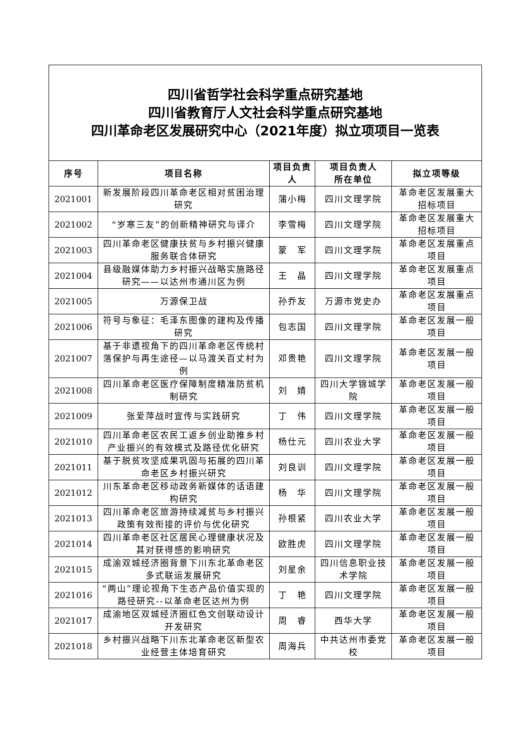| 四川省哲学社会科学重点研究基地 四川省教育厅人文社会科学重点研究基地 四川革命老区发展研究中心（2021年度）拟立项项目一览表 | | | | |
| --- | --- | --- | --- | --- |
| 序号 | 项目名称 | 项目负责人 | 项目负责人 所在单位 | 拟立项等级 |
| 2021001 | 新发展阶段四川革命老区相对贫困治理研究 | 蒲小梅 | 四川文理学院 | 革命老区发展重大招标项目 |
| 2021002 | “岁寒三友”的创新精神研究与译介 | 李雪梅 | 四川文理学院 | 革命老区发展重大招标项目 |
| 2021003 | 四川革命老区健康扶贫与乡村振兴健康服务联合体研究 | 蒙 军 | 四川文理学院 | 革命老区发展重点项目 |
| 2021004 | 县级融媒体助力乡村振兴战略实施路径研究——以达州市通川区为例 | 王 晶 | 四川文理学院 | 革命老区发展重点项目 |
| 2021005 | 万源保卫战 | 孙乔友 | 万源市党史办 | 革命老区发展重点项目 |
| 2021006 | 符号与象征：毛泽东图像的建构及传播研究 | 包志国 | 四川文理学院 | 革命老区发展一般项目 |
| 2021007 | 基于非遗视角下的四川革命老区传统村落保护与再生途径—以马渡关百丈村为例 | 邓贵艳 | 四川文理学院 | 革命老区发展一般项目 |
| 2021008 | 四川革命老区医疗保障制度精准防贫机制研究 | 刘 婧 | 四川大学锦城学院 | 革命老区发展一般项目 |
| 2021009 | 张爱萍战时宣传与实践研究 | 丁 伟 | 四川文理学院 | 革命老区发展一般项目 |
| 2021010 | 四川革命老区农民工返乡创业助推乡村产业振兴的有效模式及路径优化研究 | 杨仕元 | 四川农业大学 | 革命老区发展一般项目 |
| 2021011 | 基于脱贫攻坚成果巩固与拓展的四川革命老区乡村振兴研究 | 刘良训 | 四川文理学院 | 革命老区发展一般项目 |
| 2021012 | 川东革命老区移动政务新媒体的话语建构研究 | 杨 华 | 四川文理学院 | 革命老区发展一般项目 |
| 2021013 | 四川革命老区旅游持续减贫与乡村振兴政策有效衔接的评价与优化研究 | 孙根紧 | 四川农业大学 | 革命老区发展一般项目 |
| 2021014 | 四川革命老区社区居民心理健康状况及其对获得感的影响研究 | 欧胜虎 | 四川文理学院 | 革命老区发展一般项目 |
| 2021015 | 成渝双城经济圈背景下川东北革命老区多式联运发展研究 | 刘星余 | 四川信息职业技术学院 | 革命老区发展一般项目 |
| 2021016 | “两山”理论视角下生态产品价值实现的路径研究--以革命老区达州为例 | 丁 艳 | 四川文理学院 | 革命老区发展一般项目 |
| 2021017 | 成渝地区双城经济圈红色文创联动设计开发研究 | 周 睿 | 西华大学 | 革命老区发展一般项目 |
| 2021018 | 乡村振兴战略下川东北革命老区新型农业经营主体培育研究 | 周海兵 | 中共达州市委党校 | 革命老区发展一般项目 |